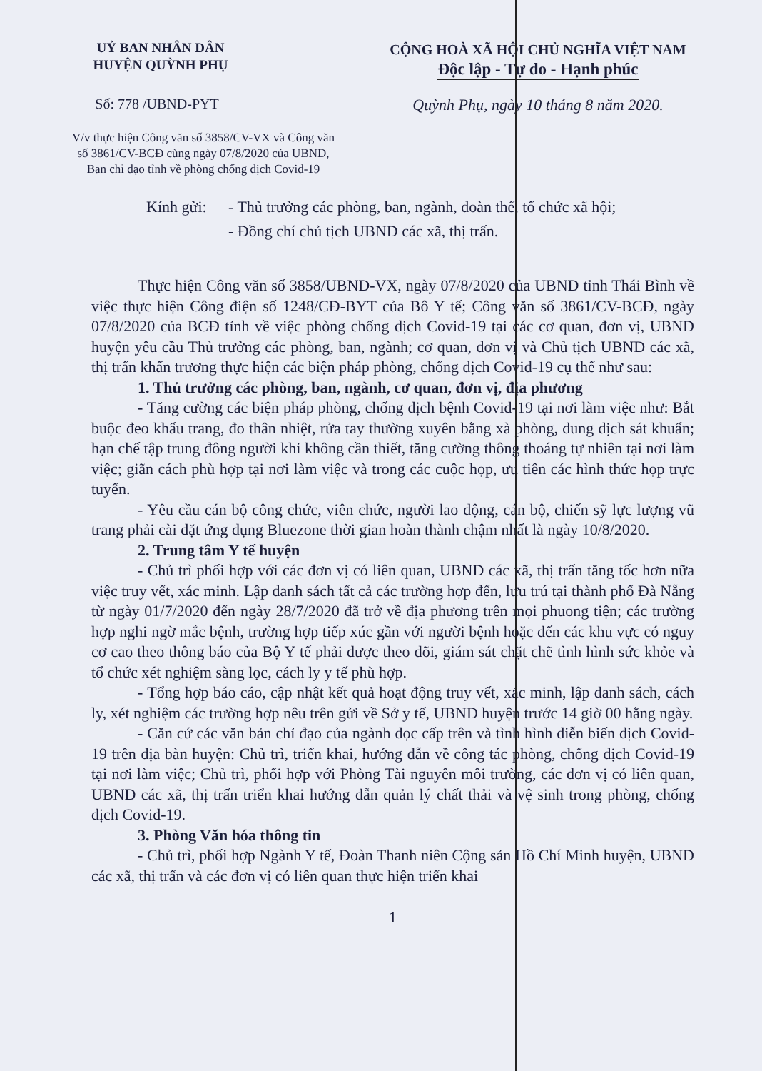UỶ BAN NHÂN DÂN
HUYỆN QUỲNH PHỤ
CỘNG HOÀ XÃ HỘI CHỦ NGHĨA VIỆT NAM
Độc lập - Tự do - Hạnh phúc
Số: 778 /UBND-PYT Quỳnh Phụ, ngày 10 tháng 8 năm 2020.
V/v thực hiện Công văn số 3858/CV-VX và Công văn số 3861/CV-BCĐ cùng ngày 07/8/2020 của UBND, Ban chỉ đạo tỉnh về phòng chống dịch Covid-19
Kính gửi:
- Thủ trưởng các phòng, ban, ngành, đoàn thể, tổ chức xã hội;
- Đồng chí chủ tịch UBND các xã, thị trấn.
Thực hiện Công văn số 3858/UBND-VX, ngày 07/8/2020 của UBND tỉnh Thái Bình về việc thực hiện Công điện số 1248/CĐ-BYT của Bô Y tế; Công văn số 3861/CV-BCĐ, ngày 07/8/2020 của BCĐ tỉnh về việc phòng chống dịch Covid-19 tại các cơ quan, đơn vị, UBND huyện yêu cầu Thủ trưởng các phòng, ban, ngành; cơ quan, đơn vị và Chủ tịch UBND các xã, thị trấn khẩn trương thực hiện các biện pháp phòng, chống dịch Covid-19 cụ thể như sau:
1. Thủ trưởng các phòng, ban, ngành, cơ quan, đơn vị, địa phương
- Tăng cường các biện pháp phòng, chống dịch bệnh Covid-19 tại nơi làm việc như: Bắt buộc đeo khẩu trang, đo thân nhiệt, rửa tay thường xuyên bằng xà phòng, dung dịch sát khuẩn; hạn chế tập trung đông người khi không cần thiết, tăng cường thông thoáng tự nhiên tại nơi làm việc; giãn cách phù hợp tại nơi làm việc và trong các cuộc họp, ưu tiên các hình thức họp trực tuyến.
- Yêu cầu cán bộ công chức, viên chức, người lao động, cán bộ, chiến sỹ lực lượng vũ trang phải cài đặt ứng dụng Bluezone thời gian hoàn thành chậm nhất là ngày 10/8/2020.
2. Trung tâm Y tế huyện
- Chủ trì phối hợp với các đơn vị có liên quan, UBND các xã, thị trấn tăng tốc hơn nữa việc truy vết, xác minh. Lập danh sách tất cả các trường hợp đến, lưu trú tại thành phố Đà Nẵng từ ngày 01/7/2020 đến ngày 28/7/2020 đã trở về địa phương trên mọi phuong tiện; các trường hợp nghi ngờ mắc bệnh, trường hợp tiếp xúc gần với người bệnh hoặc đến các khu vực có nguy cơ cao theo thông báo của Bộ Y tế phải được theo dõi, giám sát chặt chẽ tình hình sức khỏe và tổ chức xét nghiệm sàng lọc, cách ly y tế phù hợp.
- Tổng hợp báo cáo, cập nhật kết quả hoạt động truy vết, xác minh, lập danh sách, cách ly, xét nghiệm các trường hợp nêu trên gửi về Sở y tế, UBND huyện trước 14 giờ 00 hằng ngày.
- Căn cứ các văn bản chỉ đạo của ngành dọc cấp trên và tình hình diễn biến dịch Covid-19 trên địa bàn huyện: Chủ trì, triển khai, hướng dẫn về công tác phòng, chống dịch Covid-19 tại nơi làm việc; Chủ trì, phối hợp với Phòng Tài nguyên môi trường, các đơn vị có liên quan, UBND các xã, thị trấn triển khai hướng dẫn quản lý chất thải và vệ sinh trong phòng, chống dịch Covid-19.
3. Phòng Văn hóa thông tin
- Chủ trì, phối hợp Ngành Y tế, Đoàn Thanh niên Cộng sản Hồ Chí Minh huyện, UBND các xã, thị trấn và các đơn vị có liên quan thực hiện triển khai
1